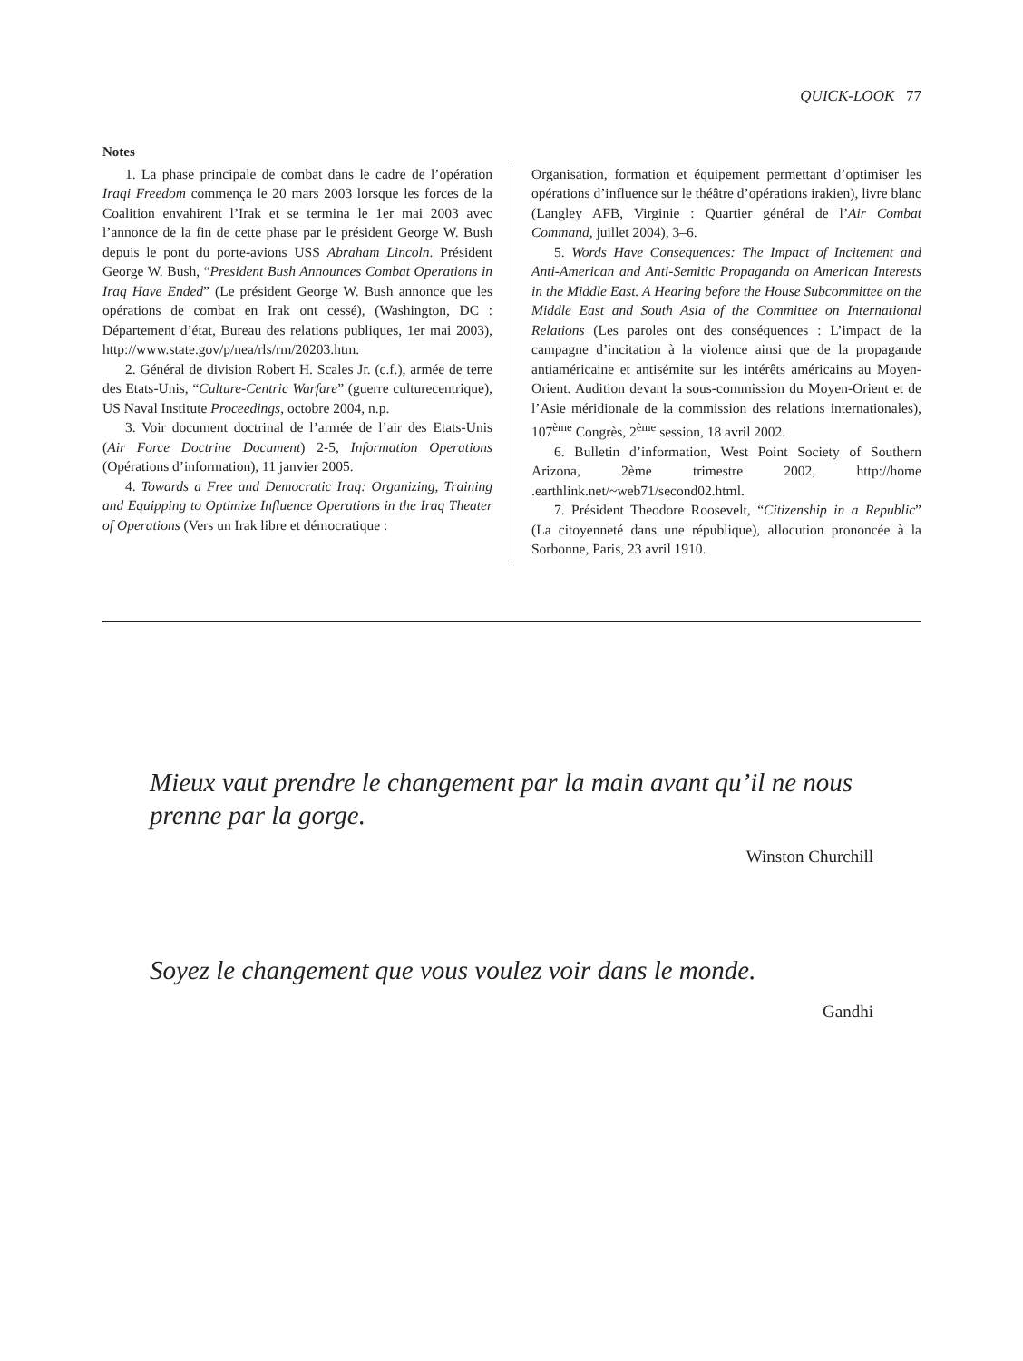QUICK-LOOK 77
Notes
1. La phase principale de combat dans le cadre de l’opération Iraqi Freedom commença le 20 mars 2003 lorsque les forces de la Coalition envahirent l’Irak et se termina le 1er mai 2003 avec l’annonce de la fin de cette phase par le président George W. Bush depuis le pont du porte-avions USS Abraham Lincoln. Président George W. Bush, “President Bush Announces Combat Operations in Iraq Have Ended” (Le président George W. Bush annonce que les opérations de combat en Irak ont cessé), (Washington, DC : Département d’état, Bureau des relations publiques, 1er mai 2003), http://www.state.gov/p/nea/rls/rm/20203.htm.
2. Général de division Robert H. Scales Jr. (c.f.), armée de terre des Etats-Unis, “Culture-Centric Warfare” (guerre culturecentrique), US Naval Institute Proceedings, octobre 2004, n.p.
3. Voir document doctrinal de l’armée de l’air des Etats-Unis (Air Force Doctrine Document) 2-5, Information Operations (Opérations d’information), 11 janvier 2005.
4. Towards a Free and Democratic Iraq: Organizing, Training and Equipping to Optimize Influence Operations in the Iraq Theater of Operations (Vers un Irak libre et démocratique :
Organisation, formation et équipement permettant d’optimiser les opérations d’influence sur le théâtre d’opérations irakien), livre blanc (Langley AFB, Virginie : Quartier général de l’Air Combat Command, juillet 2004), 3–6.
5. Words Have Consequences: The Impact of Incitement and Anti-American and Anti-Semitic Propaganda on American Interests in the Middle East. A Hearing before the House Subcommittee on the Middle East and South Asia of the Committee on International Relations (Les paroles ont des conséquences : L’impact de la campagne d’incitation à la violence ainsi que de la propagande antiaméricaine et antisémite sur les intérêts américains au Moyen-Orient. Audition devant la sous-commission du Moyen-Orient et de l’Asie méridionale de la commission des relations internationales), 107<sup>ème</sup> Congrès, 2<sup>ème</sup> session, 18 avril 2002.
6. Bulletin d’information, West Point Society of Southern Arizona, 2ème trimestre 2002, http://home .earthlink.net/~web71/second02.html.
7. Président Theodore Roosevelt, “Citizenship in a Republic” (La citoyenneté dans une république), allocution prononcée à la Sorbonne, Paris, 23 avril 1910.
Mieux vaut prendre le changement par la main avant qu’il ne nous prenne par la gorge.
Winston Churchill
Soyez le changement que vous voulez voir dans le monde.
Gandhi